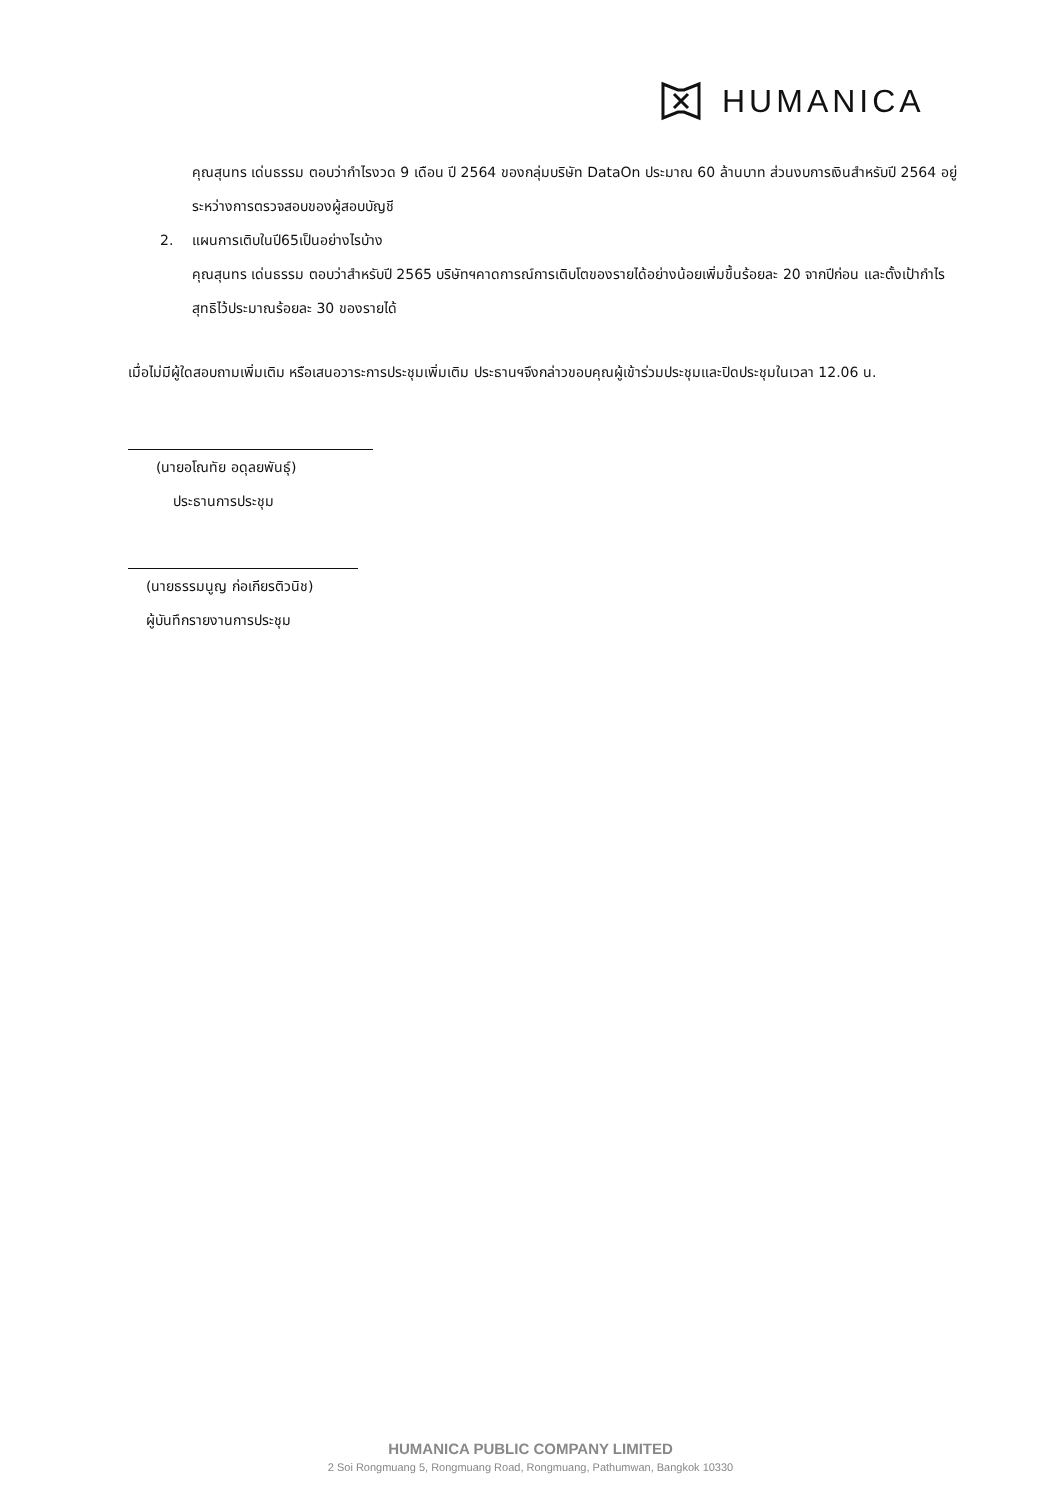HUMANICA
คุณสุนทร เด่นธรรม ตอบว่ากำไรงวด 9 เดือน ปี 2564 ของกลุ่มบริษัท DataOn ประมาณ 60 ล้านบาท ส่วนงบการเงินสำหรับปี 2564 อยู่ระหว่างการตรวจสอบของผู้สอบบัญชี
2. แผนการเติบในปี65เป็นอย่างไรบ้าง
คุณสุนทร เด่นธรรม ตอบว่าสำหรับปี 2565 บริษัทฯคาดการณ์การเติบโตของรายได้อย่างน้อยเพิ่มขึ้นร้อยละ 20 จากปีก่อน และตั้งเป้ากำไรสุทธิไว้ประมาณร้อยละ 30 ของรายได้
เมื่อไม่มีผู้ใดสอบถามเพิ่มเติม หรือเสนอวาระการประชุมเพิ่มเติม ประธานฯจึงกล่าวขอบคุณผู้เข้าร่วมประชุมและปิดประชุมในเวลา 12.06 น.
(นายอโณทัย อดุลยพันธุ์)
ประธานการประชุม
(นายธรรมนูญ ก่อเกียรติวนิช)
ผู้บันทึกรายงานการประชุม
HUMANICA PUBLIC COMPANY LIMITED
2 Soi Rongmuang 5, Rongmuang Road, Rongmuang, Pathumwan, Bangkok 10330